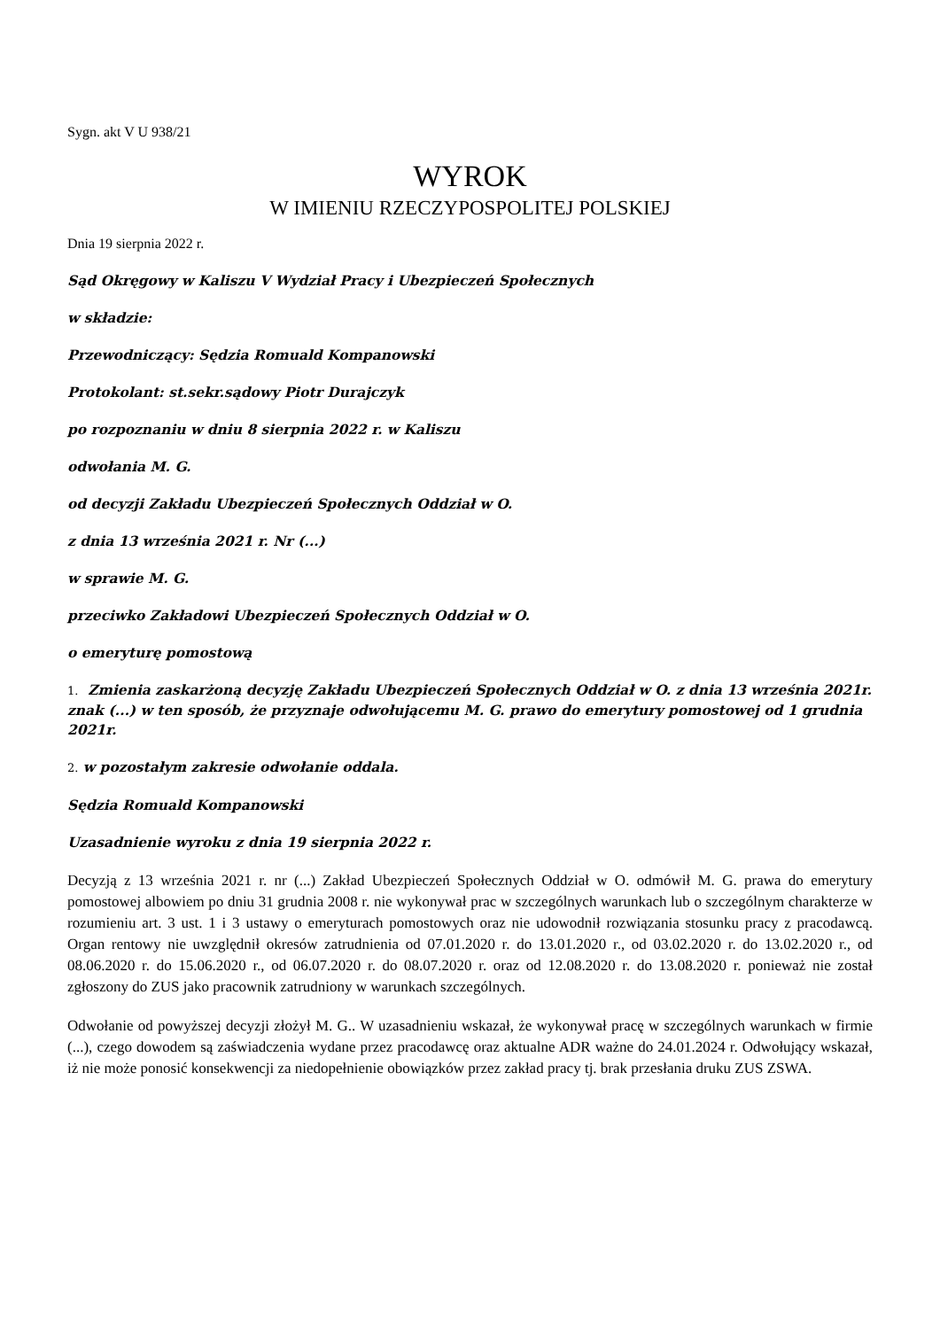Sygn. akt V U 938/21
WYROK
W IMIENIU RZECZYPOSPOLITEJ POLSKIEJ
Dnia 19 sierpnia 2022 r.
Sąd Okręgowy w Kaliszu V Wydział Pracy i Ubezpieczeń Społecznych
w składzie:
Przewodniczący: Sędzia Romuald Kompanowski
Protokolant: st.sekr.sądowy Piotr Durajczyk
po rozpoznaniu w dniu 8 sierpnia 2022 r. w Kaliszu
odwołania M. G.
od decyzji Zakładu Ubezpieczeń Społecznych Oddział w O.
z dnia 13 września 2021 r. Nr (...)
w sprawie M. G.
przeciwko Zakładowi Ubezpieczeń Społecznych Oddział w O.
o emeryturę pomostową
1. Zmienia zaskarżoną decyzję Zakładu Ubezpieczeń Społecznych Oddział w O. z dnia 13 września 2021r. znak (...) w ten sposób, że przyznaje odwołującemu M. G. prawo do emerytury pomostowej od 1 grudnia 2021r.
2. w pozostałym zakresie odwołanie oddala.
Sędzia Romuald Kompanowski
Uzasadnienie wyroku z dnia 19 sierpnia 2022 r.
Decyzją z 13 września 2021 r. nr (...) Zakład Ubezpieczeń Społecznych Oddział w O. odmówił M. G. prawa do emerytury pomostowej albowiem po dniu 31 grudnia 2008 r. nie wykonywał prac w szczególnych warunkach lub o szczególnym charakterze w rozumieniu art. 3 ust. 1 i 3 ustawy o emeryturach pomostowych oraz nie udowodnił rozwiązania stosunku pracy z pracodawcą. Organ rentowy nie uwzględnił okresów zatrudnienia od 07.01.2020 r. do 13.01.2020 r., od 03.02.2020 r. do 13.02.2020 r., od 08.06.2020 r. do 15.06.2020 r., od 06.07.2020 r. do 08.07.2020 r. oraz od 12.08.2020 r. do 13.08.2020 r. ponieważ nie został zgłoszony do ZUS jako pracownik zatrudniony w warunkach szczególnych.
Odwołanie od powyższej decyzji złożył M. G.. W uzasadnieniu wskazał, że wykonywał pracę w szczególnych warunkach w firmie (...), czego dowodem są zaświadczenia wydane przez pracodawcę oraz aktualne ADR ważne do 24.01.2024 r. Odwołujący wskazał, iż nie może ponosić konsekwencji za niedopełnienie obowiązków przez zakład pracy tj. brak przesłania druku ZUS ZSWA.